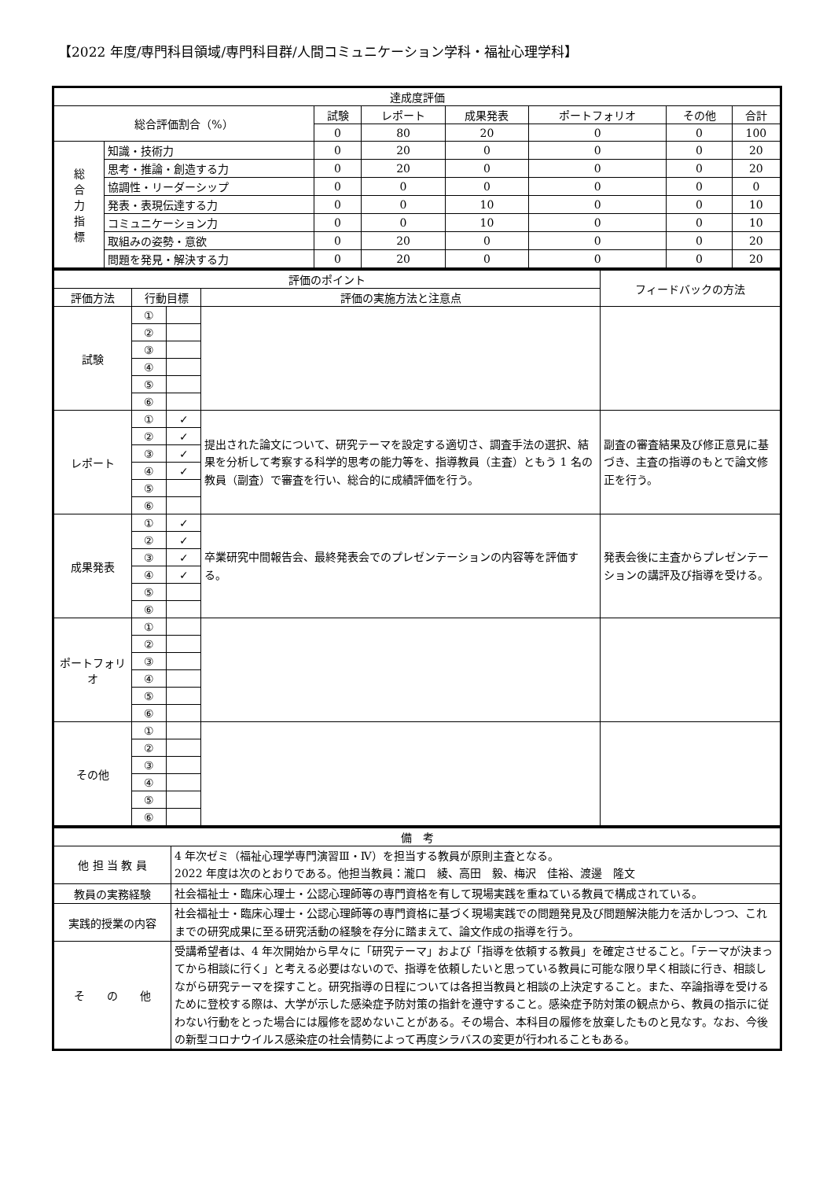【2022 年度/専門科目領域/専門科目群/人間コミュニケーション学科・福祉心理学科】
| 達成度評価 | | | | | | | |
| --- | --- | --- | --- | --- | --- | --- | --- |
| 総合評価割合（%） | | 試験 | レポート | 成果発表 | ポートフォリオ | その他 | 合計 |
| | | 0 | 80 | 20 | 0 | 0 | 100 |
| 総 合 力 指 標 | 知識・技術力 | 0 | 20 | 0 | 0 | 0 | 20 |
| | 思考・推論・創造する力 | 0 | 20 | 0 | 0 | 0 | 20 |
| | 協調性・リーダーシップ | 0 | 0 | 0 | 0 | 0 | 0 |
| | 発表・表現伝達する力 | 0 | 0 | 10 | 0 | 0 | 10 |
| | コミュニケーション力 | 0 | 0 | 10 | 0 | 0 | 10 |
| | 取組みの姿勢・意欲 | 0 | 20 | 0 | 0 | 0 | 20 |
| | 問題を発見・解決する力 | 0 | 20 | 0 | 0 | 0 | 20 |
| 評価のポイント | | | | フィードバックの方法 |
| --- | --- | --- | --- | --- |
| 評価方法 | 行動目標 | | 評価の実施方法と注意点 | |
| 試験 | ① | | | |
| | ② | | | |
| | ③ | | | |
| | ④ | | | |
| | ⑤ | | | |
| | ⑥ | | | |
| レポート | ① | ✓ | 提出された論文について、研究テーマを設定する適切さ、調査手法の選択、結果を分析して考察する科学的思考の能力等を、指導教員（主査）ともう 1 名の教員（副査）で審査を行い、総合的に成績評価を行う。 | 副査の審査結果及び修正意見に基づき、主査の指導のもとで論文修正を行う。 |
| | ② | ✓ | | |
| | ③ | ✓ | | |
| | ④ | ✓ | | |
| | ⑤ | | | |
| | ⑥ | | | |
| 成果発表 | ① | ✓ | 卒業研究中間報告会、最終発表会でのプレゼンテーションの内容等を評価する。 | 発表会後に主査からプレゼンテーションの講評及び指導を受ける。 |
| | ② | ✓ | | |
| | ③ | ✓ | | |
| | ④ | ✓ | | |
| | ⑤ | | | |
| | ⑥ | | | |
| ポートフォリオ | ① | | | |
| | ② | | | |
| | ③ | | | |
| | ④ | | | |
| | ⑤ | | | |
| | ⑥ | | | |
| その他 | ① | | | |
| | ② | | | |
| | ③ | | | |
| | ④ | | | |
| | ⑤ | | | |
| | ⑥ | | | |
| 備 考 | |
| --- | --- |
| 他 担 当 教 員 | 4 年次ゼミ（福祉心理学専門演習Ⅲ・Ⅳ）を担当する教員が原則主査となる。 2022 年度は次のとおりである。他担当教員：瀧口 綾、高田 毅、梅沢 佳裕、渡邊 隆文 |
| 教員の実務経験 | 社会福祉士・臨床心理士・公認心理師等の専門資格を有して現場実践を重ねている教員で構成されている。 |
| 実践的授業の内容 | 社会福祉士・臨床心理士・公認心理師等の専門資格に基づく現場実践での問題発見及び問題解決能力を活かしつつ、これまでの研究成果に至る研究活動の経験を存分に踏まえて、論文作成の指導を行う。 |
| そ の 他 | 受講希望者は、4 年次開始から早々に「研究テーマ」および「指導を依頼する教員」を確定させること。「テーマが決まってから相談に行く」と考える必要はないので、指導を依頼したいと思っている教員に可能な限り早く相談に行き、相談しながら研究テーマを探すこと。研究指導の日程については各担当教員と相談の上決定すること。また、卒論指導を受けるために登校する際は、大学が示した感染症予防対策の指針を遵守すること。感染症予防対策の観点から、教員の指示に従わない行動をとった場合には履修を認めないことがある。その場合、本科目の履修を放棄したものと見なす。なお、今後の新型コロナウイルス感染症の社会情勢によって再度シラバスの変更が行われることもある。 |